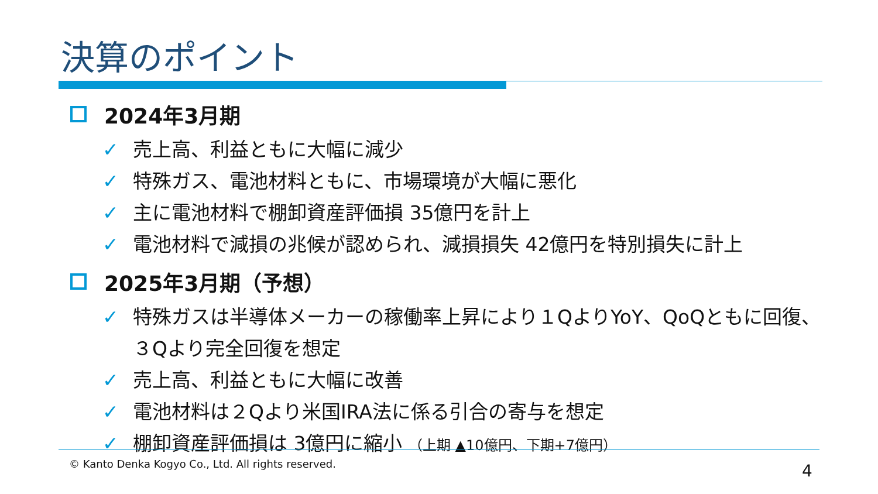決算のポイント
2024年3月期
✓ 売上高、利益ともに大幅に減少
✓ 特殊ガス、電池材料ともに、市場環境が大幅に悪化
✓ 主に電池材料で棚卸資産評価損 35億円を計上
✓ 電池材料で減損の兆候が認められ、減損損失 42億円を特別損失に計上
2025年3月期（予想）
✓ 特殊ガスは半導体メーカーの稼働率上昇により１QよりYoY、QoQともに回復、
３Qより完全回復を想定
✓ 売上高、利益ともに大幅に改善
✓ 電池材料は２Qより米国IRA法に係る引合の寄与を想定
✓ 棚卸資産評価損は 3億円に縮小 （上期 ▲10億円、下期+7億円）
© Kanto Denka Kogyo Co., Ltd. All rights reserved.
4